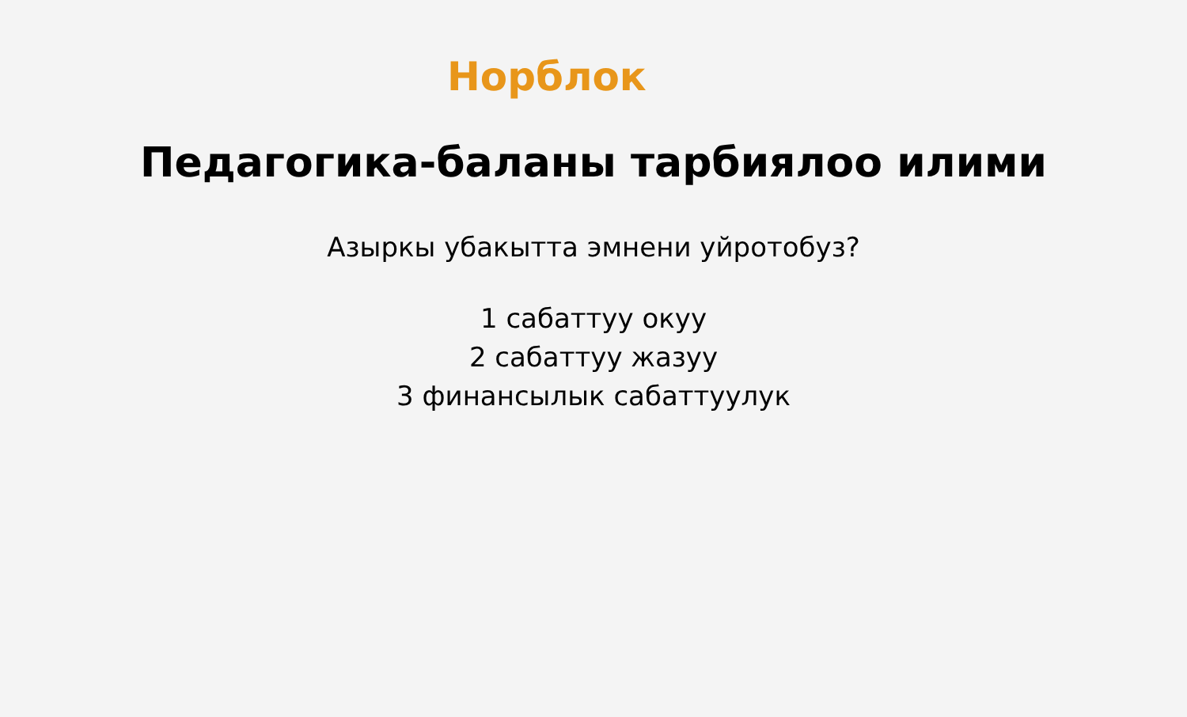Норблок
Педагогика-баланы тарбиялоо илими
Азыркы убакытта эмнени уйротобуз?
1 сабаттуу окуу
2 сабаттуу жазуу
3 финансылык сабаттуулук